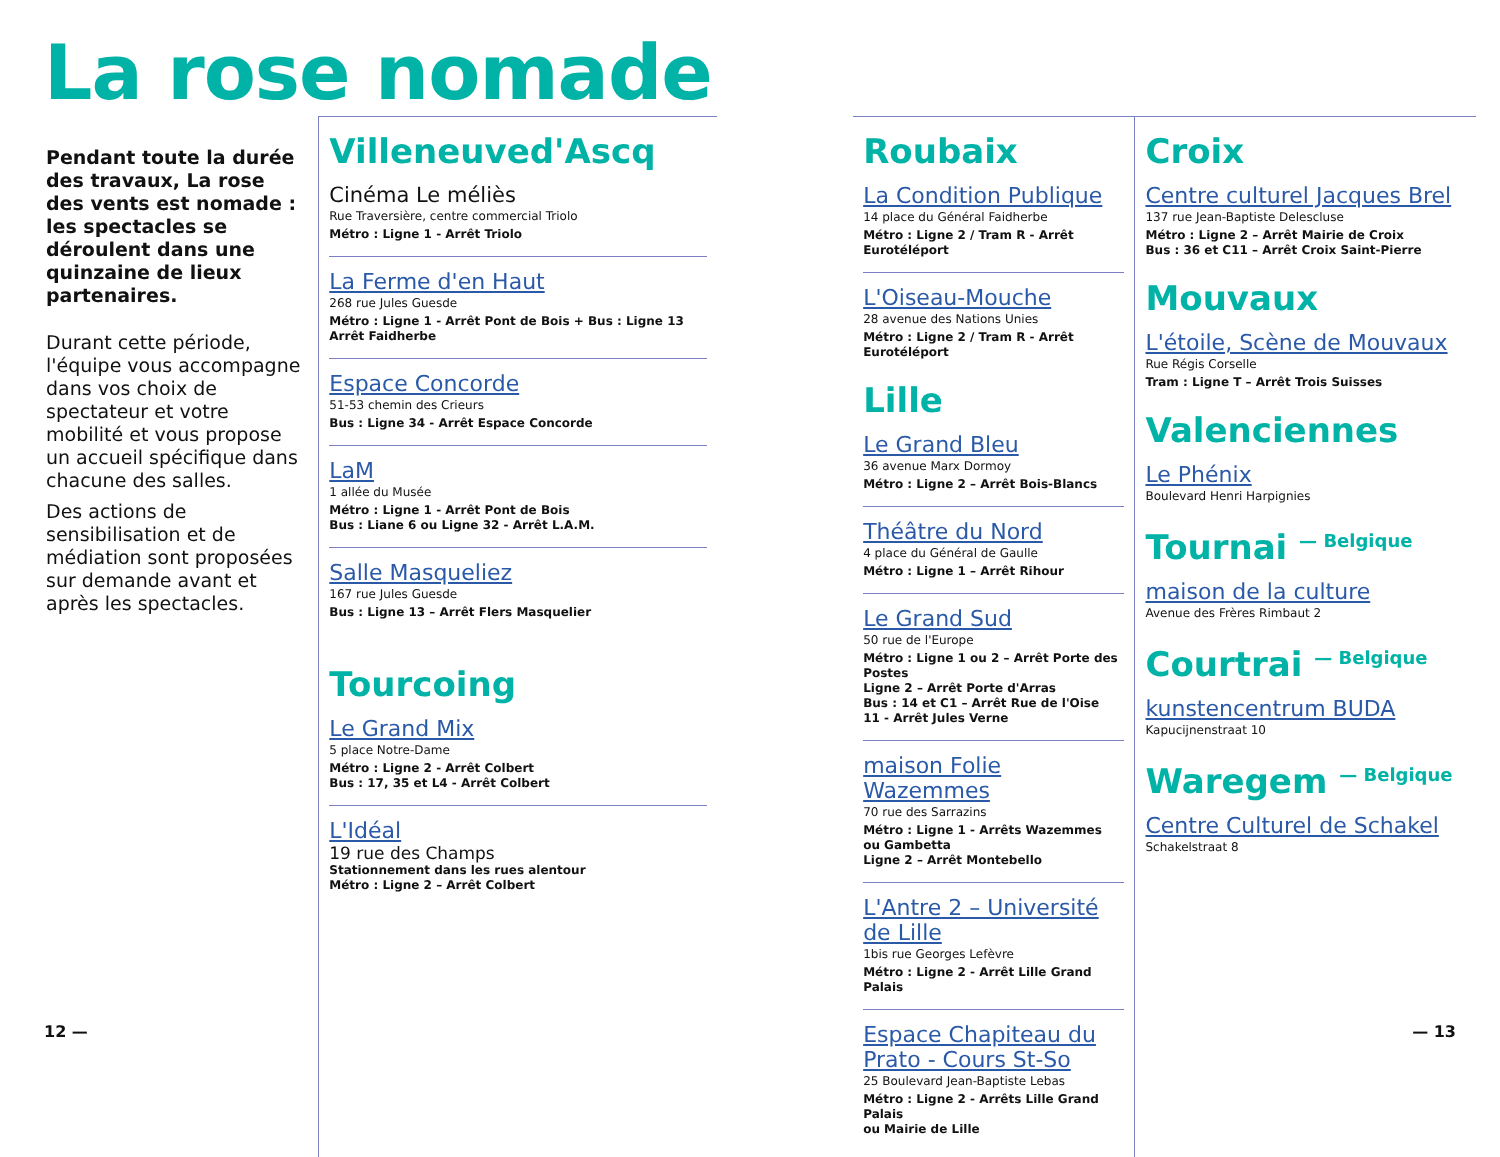La rose nomade
Pendant toute la durée des travaux, La rose des vents est nomade : les spectacles se déroulent dans une quinzaine de lieux partenaires.
Durant cette période, l'équipe vous accompagne dans vos choix de spectateur et votre mobilité et vous propose un accueil spécifique dans chacune des salles.
Des actions de sensibilisation et de médiation sont proposées sur demande avant et après les spectacles.
Villeneuved'Ascq
Cinéma Le méliès
Rue Traversière, centre commercial Triolo
Métro : Ligne 1 - Arrêt Triolo
La Ferme d'en Haut
268 rue Jules Guesde
Métro : Ligne 1 - Arrêt Pont de Bois + Bus : Ligne 13
Arrêt Faidherbe
Espace Concorde
51-53 chemin des Crieurs
Bus : Ligne 34 - Arrêt Espace Concorde
LaM
1 allée du Musée
Métro : Ligne 1 - Arrêt Pont de Bois
Bus : Liane 6 ou Ligne 32 - Arrêt L.A.M.
Salle Masqueliez
167 rue Jules Guesde
Bus : Ligne 13 – Arrêt Flers Masquelier
Tourcoing
Le Grand Mix
5 place Notre-Dame
Métro : Ligne 2 - Arrêt Colbert
Bus : 17, 35 et L4 - Arrêt Colbert
L'Idéal
19 rue des Champs
Stationnement dans les rues alentour
Métro : Ligne 2 – Arrêt Colbert
Roubaix
La Condition Publique
14 place du Général Faidherbe
Métro : Ligne 2 / Tram R - Arrêt Eurotéléport
L'Oiseau-Mouche
28 avenue des Nations Unies
Métro : Ligne 2 / Tram R - Arrêt Eurotéléport
Lille
Le Grand Bleu
36 avenue Marx Dormoy
Métro : Ligne 2 – Arrêt Bois-Blancs
Théâtre du Nord
4 place du Général de Gaulle
Métro : Ligne 1 – Arrêt Rihour
Le Grand Sud
50 rue de l'Europe
Métro : Ligne 1 ou 2 – Arrêt Porte des Postes
Ligne 2 – Arrêt Porte d'Arras
Bus : 14 et C1 – Arrêt Rue de l'Oise
11 - Arrêt Jules Verne
maison Folie Wazemmes
70 rue des Sarrazins
Métro : Ligne 1 - Arrêts Wazemmes
ou Gambetta
Ligne 2 – Arrêt Montebello
L'Antre 2 – Université de Lille
1bis rue Georges Lefèvre
Métro : Ligne 2 - Arrêt Lille Grand Palais
Espace Chapiteau du Prato - Cours St-So
25 Boulevard Jean-Baptiste Lebas
Métro : Ligne 2 - Arrêts Lille Grand Palais
ou Mairie de Lille
Croix
Centre culturel Jacques Brel
137 rue Jean-Baptiste Delescluse
Métro : Ligne 2 – Arrêt Mairie de Croix
Bus : 36 et C11 – Arrêt Croix Saint-Pierre
Mouvaux
L'étoile, Scène de Mouvaux
Rue Régis Corselle
Tram : Ligne T – Arrêt Trois Suisses
Valenciennes
Le Phénix
Boulevard Henri Harpignies
Tournai <sup>— Belgique</sup>
maison de la culture
Avenue des Frères Rimbaut 2
Courtrai <sup>— Belgique</sup>
kunstencentrum BUDA
Kapucijnenstraat 10
Waregem <sup>— Belgique</sup>
Centre Culturel de Schakel
Schakelstraat 8
12 — — 13